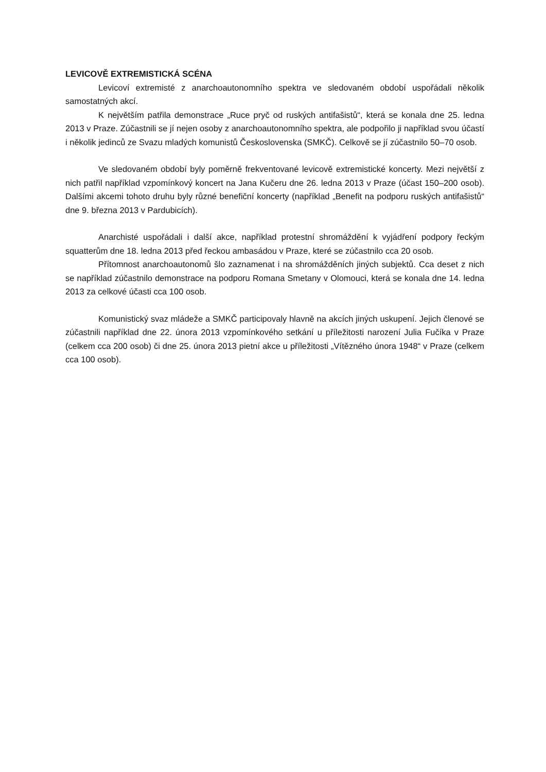LEVICOVĚ EXTREMISTICKÁ SCÉNA
Levicoví extremisté z anarchoautonomního spektra ve sledovaném období uspořádali několik samostatných akcí.
K největším patřila demonstrace „Ruce pryč od ruských antifašistů“, která se konala dne 25. ledna 2013 v Praze. Zúčastnili se jí nejen osoby z anarchoautonomního spektra, ale podpořilo ji například svou účastí i několik jedinců ze Svazu mladých komunistů Československa (SMKČ). Celkově se jí zúčastnilo 50–70 osob.
Ve sledovaném období byly poměrně frekventované levicově extremistické koncerty. Mezi největší z nich patřil například vzpomínkový koncert na Jana Kučeru dne 26. ledna 2013 v Praze (účast 150–200 osob). Dalšími akcemi tohoto druhu byly různé benefiční koncerty (například „Benefit na podporu ruských antifašistů“ dne 9. března 2013 v Pardubicích).
Anarchisté uspořádali i další akce, například protestní shromáždění k vyjádření podpory řeckým squatterům dne 18. ledna 2013 před řeckou ambasádou v Praze, které se zúčastnilo cca 20 osob.
Přítomnost anarchoautonomů šlo zaznamenat i na shromážděních jiných subjektů. Cca deset z nich se například zúčastnilo demonstrace na podporu Romana Smetany v Olomouci, která se konala dne 14. ledna 2013 za celkové účasti cca 100 osob.
Komunistický svaz mládeže a SMKČ participovaly hlavně na akcích jiných uskupení. Jejich členové se zúčastnili například dne 22. února 2013 vzpomínkového setkání u příležitosti narození Julia Fučíka v Praze (celkem cca 200 osob) či dne 25. února 2013 pietní akce u příležitosti „Vítězného února 1948“ v Praze (celkem cca 100 osob).